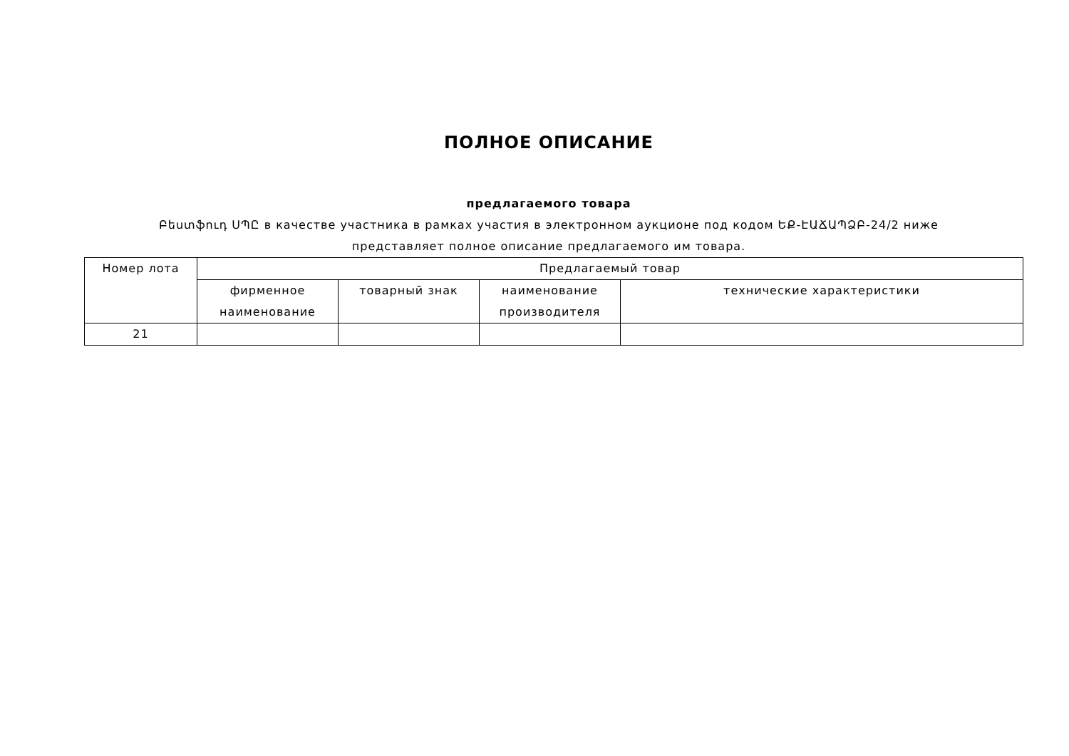ПОЛНОЕ ОПИСАНИЕ
предлагаемого товара
Բեստֆուդ ՍՊԸ в качестве участника в рамках участия в электронном аукционе под кодом ԵՔ-ԷԱՃԱՊՁԲ-24/2 ниже представляет полное описание предлагаемого им товара.
| Номер лота | Предлагаемый товар | | | |
| --- | --- | --- | --- | --- |
| | фирменное наименование | товарный знак | наименование производителя | технические характеристики |
| 21 | | | | |